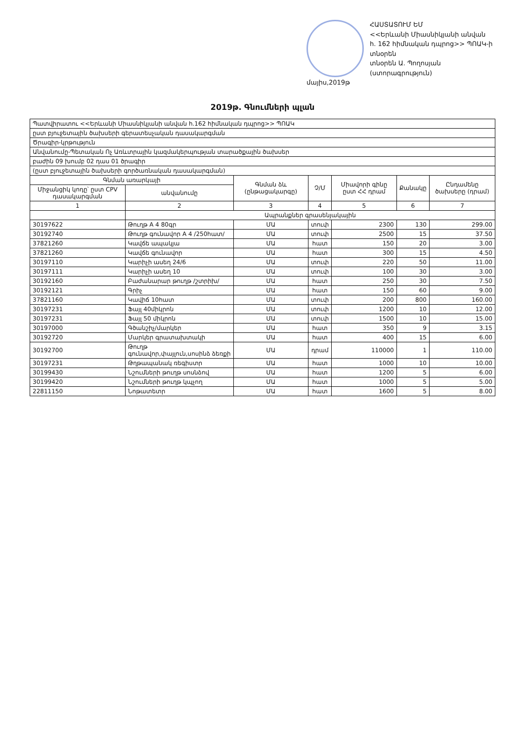ՀԱՍՏԱՏՈՒՄ ԵՄ
<<Երևանի Միասնիկյանի անվան
հ. 162 հիմնական դպրոց>> ՊՈԱԿ-ի տնօրեն
տնօրեն Ա. Պողոսյան
(ստորագրություն)
մայիս,2019թ
2019թ. Գնումների պլան
| Պատվիրատու <<Երևանի Միասնիկյանի անվան հ.162 հիմնական դպրոց>> ՊՈԱԿ | | | | | | |
| ըստ բյուջետային ծախսերի գերատեսչական դասակարգման | | | | | | |
| Ծրագիր-կրթություն | | | | | | |
| Անվանումը-Պետական Ոչ Առևտրային կազմակերպության տարածքային ծախսեր | | | | | | |
| բաժին 09 խումբ 02 դաս 01 ծրագիր | | | | | | |
| (ըստ բյուջետային ծախսերի գործառնական դասակարգման) | | | | | | |
| Գնման առարկայի | | Գնման ձև (ընթացակարգը) | Չ/Մ | Միավորի գինը ըստ ՀՀ դրամ | Քանակը | Ընդամենը ծախսերը (դրամ) |
| Միջանցիկ կոդը՝ ըստ CPV դասակարգման | անվանումը | | | | | |
| 1 | 2 | 3 | 4 | 5 | 6 | 7 |
| | Ապրանքներ գրասենյակային | | | | | |
| 30197622 | Թուղթ A 4 80գր | ՄԱ | տուփ | 2300 | 130 | 299.00 |
| 30192740 | Թուղթ գունավոր A 4 /250հատ/ | ՄԱ | տուփ | 2500 | 15 | 37.50 |
| 37821260 | Կավճե ապակյա | ՄԱ | հատ | 150 | 20 | 3.00 |
| 37821260 | Կավճե գունավոր | ՄԱ | հատ | 300 | 15 | 4.50 |
| 30197110 | Կարիչի ասեղ 24/6 | ՄԱ | տուփ | 220 | 50 | 11.00 |
| 30197111 | Կարիչի ասեղ 10 | ՄԱ | տուփ | 100 | 30 | 3.00 |
| 30192160 | Բաժանարար թուղթ /շտրիխ/ | ՄԱ | հատ | 250 | 30 | 7.50 |
| 30192121 | Գրիչ | ՄԱ | հատ | 150 | 60 | 9.00 |
| 37821160 | Կավիճ 10հատ | ՄԱ | տուփ | 200 | 800 | 160.00 |
| 30197231 | Ֆայլ 40միկրոն | ՄԱ | տուփ | 1200 | 10 | 12.00 |
| 30197231 | Ֆայլ 50 միկրոն | ՄԱ | տուփ | 1500 | 10 | 15.00 |
| 30197000 | Գծանշիչ/մարկեր | ՄԱ | հատ | 350 | 9 | 3.15 |
| 30192720 | Մարկեր գրատախտակի | ՄԱ | հատ | 400 | 15 | 6.00 |
| 30192700 | Թուղթ գունավոր,փայլուն,սոսինձ ձեռքի | ՄԱ | դրամ | 110000 | 1 | 110.00 |
| 30197231 | Թղթապանակ ռեգիստր | ՄԱ | հատ | 1000 | 10 | 10.00 |
| 30199430 | Նշումների թուղթ սոսնձով | ՄԱ | հատ | 1200 | 5 | 6.00 |
| 30199420 | Նշումների թուղթ կպչող | ՄԱ | հատ | 1000 | 5 | 5.00 |
| 22811150 | Նոթատետր | ՄԱ | հատ | 1600 | 5 | 8.00 |